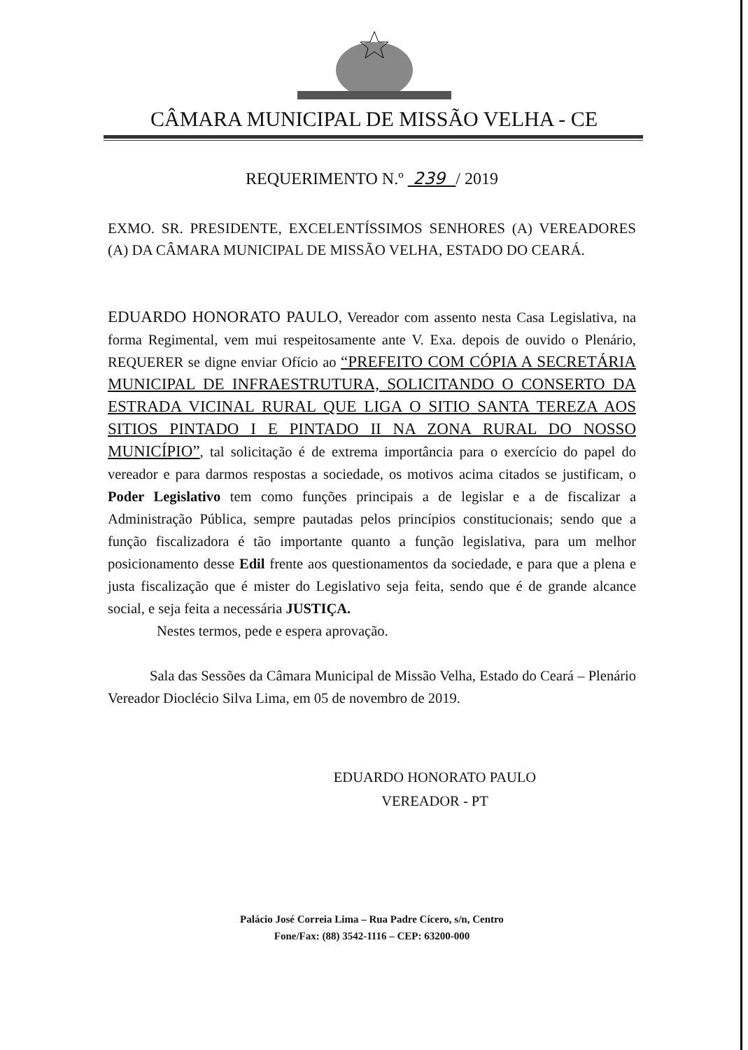CÂMARA MUNICIPAL DE MISSÃO VELHA - CE
REQUERIMENTO N.º 239 / 2019
EXMO. SR. PRESIDENTE, EXCELENTÍSSIMOS SENHORES (A) VEREADORES (A) DA CÂMARA MUNICIPAL DE MISSÃO VELHA, ESTADO DO CEARÁ.
EDUARDO HONORATO PAULO, Vereador com assento nesta Casa Legislativa, na forma Regimental, vem mui respeitosamente ante V. Exa. depois de ouvido o Plenário, REQUERER se digne enviar Ofício ao “PREFEITO COM CÓPIA A SECRETÁRIA MUNICIPAL DE INFRAESTRUTURA, SOLICITANDO O CONSERTO DA ESTRADA VICINAL RURAL QUE LIGA O SITIO SANTA TEREZA AOS SITIOS PINTADO I E PINTADO II NA ZONA RURAL DO NOSSO MUNICÍPIO”, tal solicitação é de extrema importância para o exercício do papel do vereador e para darmos respostas a sociedade, os motivos acima citados se justificam, o Poder Legislativo tem como funções principais a de legislar e a de fiscalizar a Administração Pública, sempre pautadas pelos princípios constitucionais; sendo que a função fiscalizadora é tão importante quanto a função legislativa, para um melhor posicionamento desse Edil frente aos questionamentos da sociedade, e para que a plena e justa fiscalização que é mister do Legislativo seja feita, sendo que é de grande alcance social, e seja feita a necessária JUSTIÇA.
Nestes termos, pede e espera aprovação.
Sala das Sessões da Câmara Municipal de Missão Velha, Estado do Ceará – Plenário Vereador Dioclécio Silva Lima, em 05 de novembro de 2019.
EDUARDO HONORATO PAULO
VEREADOR - PT
Palácio José Correia Lima – Rua Padre Cícero, s/n, Centro
Fone/Fax: (88) 3542-1116 – CEP: 63200-000